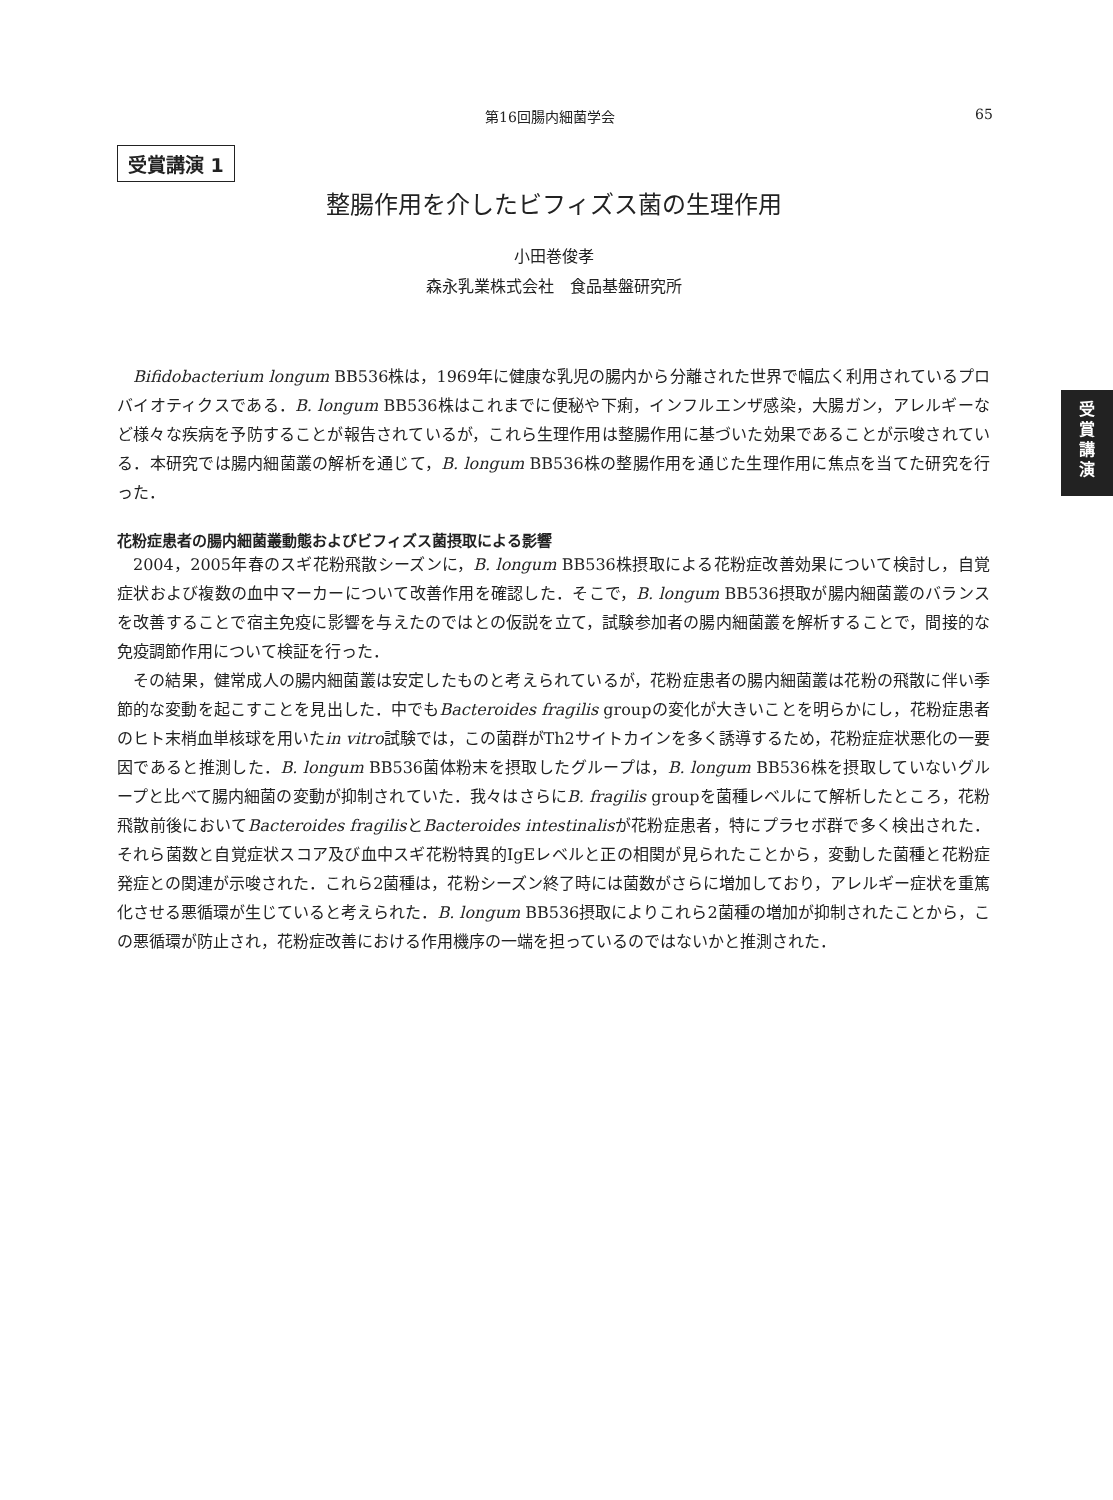第16回腸内細菌学会 65
受賞講演 1
受
賞
講
演
整腸作用を介したビフィズス菌の生理作用
小田巻俊孝
森永乳業株式会社　食品基盤研究所
Bifidobacterium longum BB536株は，1969年に健康な乳児の腸内から分離された世界で幅広く利用されているプロバイオティクスである．B. longum BB536株はこれまでに便秘や下痢，インフルエンザ感染，大腸ガン，アレルギーなど様々な疾病を予防することが報告されているが，これら生理作用は整腸作用に基づいた効果であることが示唆されている．本研究では腸内細菌叢の解析を通じて，B. longum BB536株の整腸作用を通じた生理作用に焦点を当てた研究を行った．
花粉症患者の腸内細菌叢動態およびビフィズス菌摂取による影響
2004，2005年春のスギ花粉飛散シーズンに，B. longum BB536株摂取による花粉症改善効果について検討し，自覚症状および複数の血中マーカーについて改善作用を確認した．そこで，B. longum BB536摂取が腸内細菌叢のバランスを改善することで宿主免疫に影響を与えたのではとの仮説を立て，試験参加者の腸内細菌叢を解析することで，間接的な免疫調節作用について検証を行った．
その結果，健常成人の腸内細菌叢は安定したものと考えられているが，花粉症患者の腸内細菌叢は花粉の飛散に伴い季節的な変動を起こすことを見出した．中でもBacteroides fragilis groupの変化が大きいことを明らかにし，花粉症患者のヒト末梢血単核球を用いたin vitro試験では，この菌群がTh2サイトカインを多く誘導するため，花粉症症状悪化の一要因であると推測した．B. longum BB536菌体粉末を摂取したグループは，B. longum BB536株を摂取していないグループと比べて腸内細菌の変動が抑制されていた．我々はさらにB. fragilis groupを菌種レベルにて解析したところ，花粉飛散前後においてBacteroides fragilisとBacteroides intestinalisが花粉症患者，特にプラセボ群で多く検出された．それら菌数と自覚症状スコア及び血中スギ花粉特異的IgEレベルと正の相関が見られたことから，変動した菌種と花粉症発症との関連が示唆された．これら2菌種は，花粉シーズン終了時には菌数がさらに増加しており，アレルギー症状を重篤化させる悪循環が生じていると考えられた．B. longum BB536摂取によりこれら2菌種の増加が抑制されたことから，この悪循環が防止され，花粉症改善における作用機序の一端を担っているのではないかと推測された．